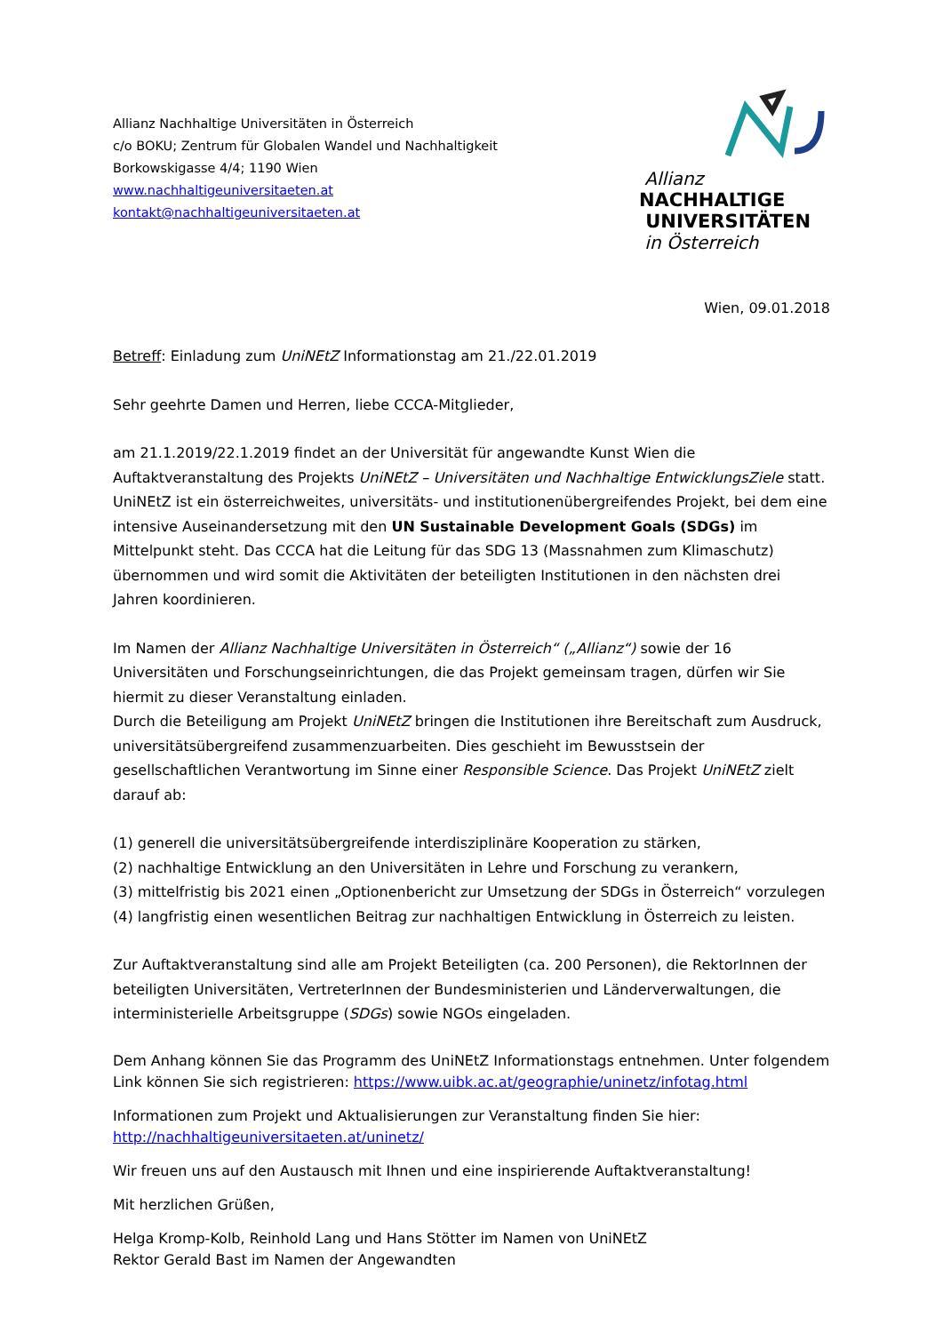Allianz Nachhaltige Universitäten in Österreich
c/o BOKU; Zentrum für Globalen Wandel und Nachhaltigkeit
Borkowskigasse 4/4; 1190 Wien
www.nachhaltigeuniversitaeten.at
kontakt@nachhaltigeuniversitaeten.at
Allianz
NACHHALTIGE
UNIVERSITÄTEN
in Österreich
Wien, 09.01.2018
Betreff: Einladung zum UniNEtZ Informationstag am 21./22.01.2019
Sehr geehrte Damen und Herren, liebe CCCA-Mitglieder,
am 21.1.2019/22.1.2019 findet an der Universität für angewandte Kunst Wien die Auftaktveranstaltung des Projekts UniNEtZ – Universitäten und Nachhaltige EntwicklungsZiele statt. UniNEtZ ist ein österreichweites, universitäts- und institutionenübergreifendes Projekt, bei dem eine intensive Auseinandersetzung mit den UN Sustainable Development Goals (SDGs) im Mittelpunkt steht. Das CCCA hat die Leitung für das SDG 13 (Massnahmen zum Klimaschutz) übernommen und wird somit die Aktivitäten der beteiligten Institutionen in den nächsten drei Jahren koordinieren.
Im Namen der Allianz Nachhaltige Universitäten in Österreich“ („Allianz“) sowie der 16 Universitäten und Forschungseinrichtungen, die das Projekt gemeinsam tragen, dürfen wir Sie hiermit zu dieser Veranstaltung einladen.
Durch die Beteiligung am Projekt UniNEtZ bringen die Institutionen ihre Bereitschaft zum Ausdruck, universitätsübergreifend zusammenzuarbeiten. Dies geschieht im Bewusstsein der gesellschaftlichen Verantwortung im Sinne einer Responsible Science. Das Projekt UniNEtZ zielt darauf ab:
(1) generell die universitätsübergreifende interdisziplinäre Kooperation zu stärken,
(2) nachhaltige Entwicklung an den Universitäten in Lehre und Forschung zu verankern,
(3) mittelfristig bis 2021 einen „Optionenbericht zur Umsetzung der SDGs in Österreich“ vorzulegen
(4) langfristig einen wesentlichen Beitrag zur nachhaltigen Entwicklung in Österreich zu leisten.
Zur Auftaktveranstaltung sind alle am Projekt Beteiligten (ca. 200 Personen), die RektorInnen der beteiligten Universitäten, VertreterInnen der Bundesministerien und Länderverwaltungen, die interministerielle Arbeitsgruppe (SDGs) sowie NGOs eingeladen.
Dem Anhang können Sie das Programm des UniNEtZ Informationstags entnehmen. Unter folgendem Link können Sie sich registrieren: https://www.uibk.ac.at/geographie/uninetz/infotag.html
Informationen zum Projekt und Aktualisierungen zur Veranstaltung finden Sie hier:
http://nachhaltigeuniversitaeten.at/uninetz/
Wir freuen uns auf den Austausch mit Ihnen und eine inspirierende Auftaktveranstaltung!
Mit herzlichen Grüßen,
Helga Kromp-Kolb, Reinhold Lang und Hans Stötter im Namen von UniNEtZ
Rektor Gerald Bast im Namen der Angewandten